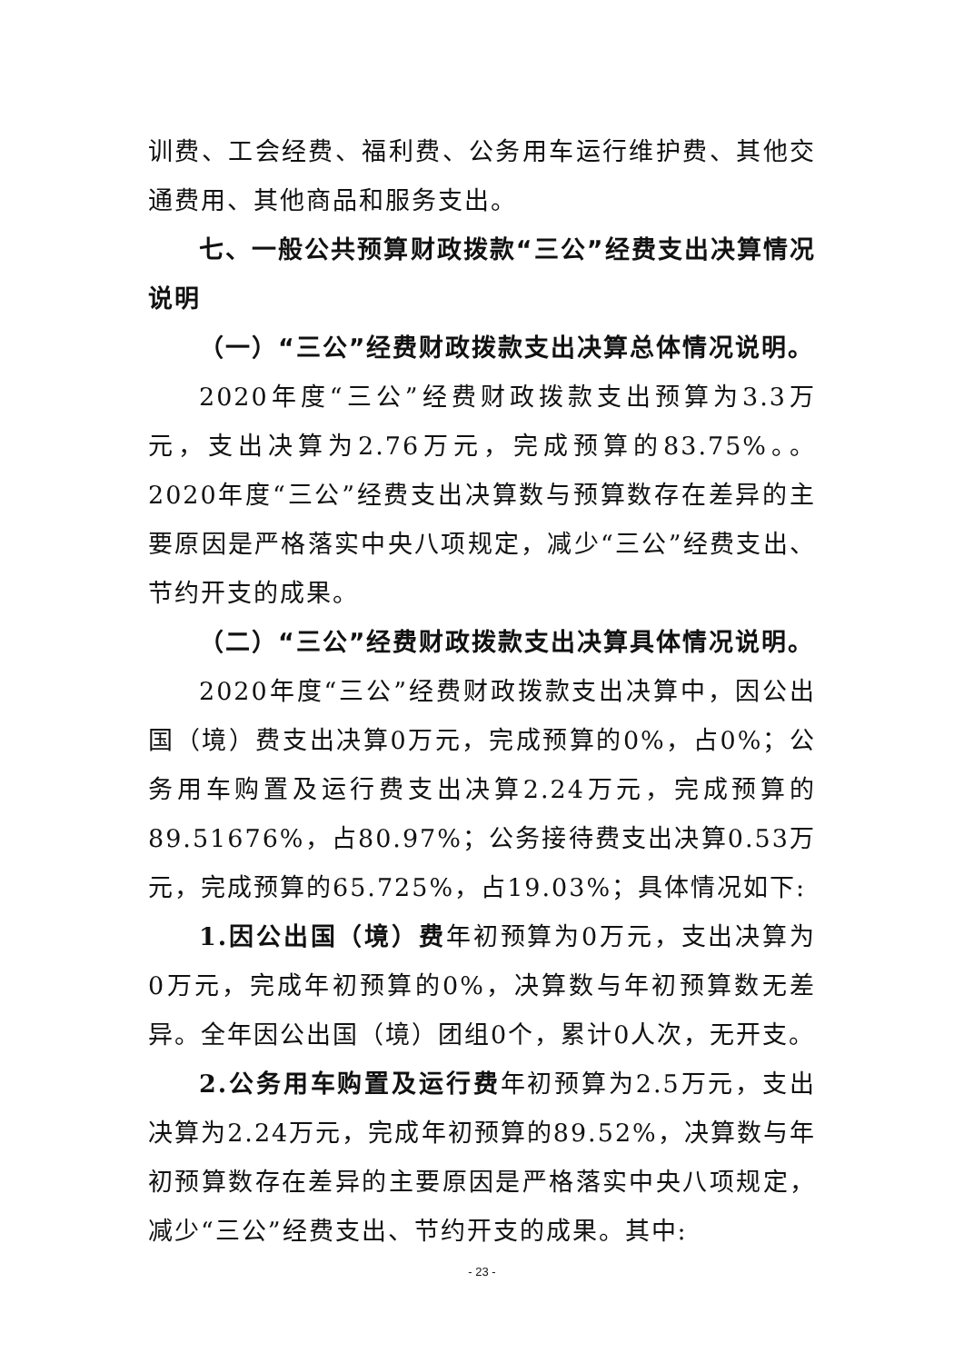训费、工会经费、福利费、公务用车运行维护费、其他交通费用、其他商品和服务支出。
七、一般公共预算财政拨款“三公”经费支出决算情况说明
（一）“三公”经费财政拨款支出决算总体情况说明。
2020年度“三公”经费财政拨款支出预算为3.3万元，支出决算为2.76万元，完成预算的83.75%。。2020年度“三公”经费支出决算数与预算数存在差异的主要原因是严格落实中央八项规定，减少“三公”经费支出、节约开支的成果。
（二）“三公”经费财政拨款支出决算具体情况说明。
2020年度“三公”经费财政拨款支出决算中，因公出国（境）费支出决算0万元，完成预算的0%，占0%；公务用车购置及运行费支出决算2.24万元，完成预算的89.51676%，占80.97%；公务接待费支出决算0.53万元，完成预算的65.725%，占19.03%；具体情况如下:
1.因公出国（境）费年初预算为0万元，支出决算为0万元，完成年初预算的0%，决算数与年初预算数无差异。全年因公出国（境）团组0个，累计0人次，无开支。
2.公务用车购置及运行费年初预算为2.5万元，支出决算为2.24万元，完成年初预算的89.52%，决算数与年初预算数存在差异的主要原因是严格落实中央八项规定，减少“三公”经费支出、节约开支的成果。其中:
- 23 -